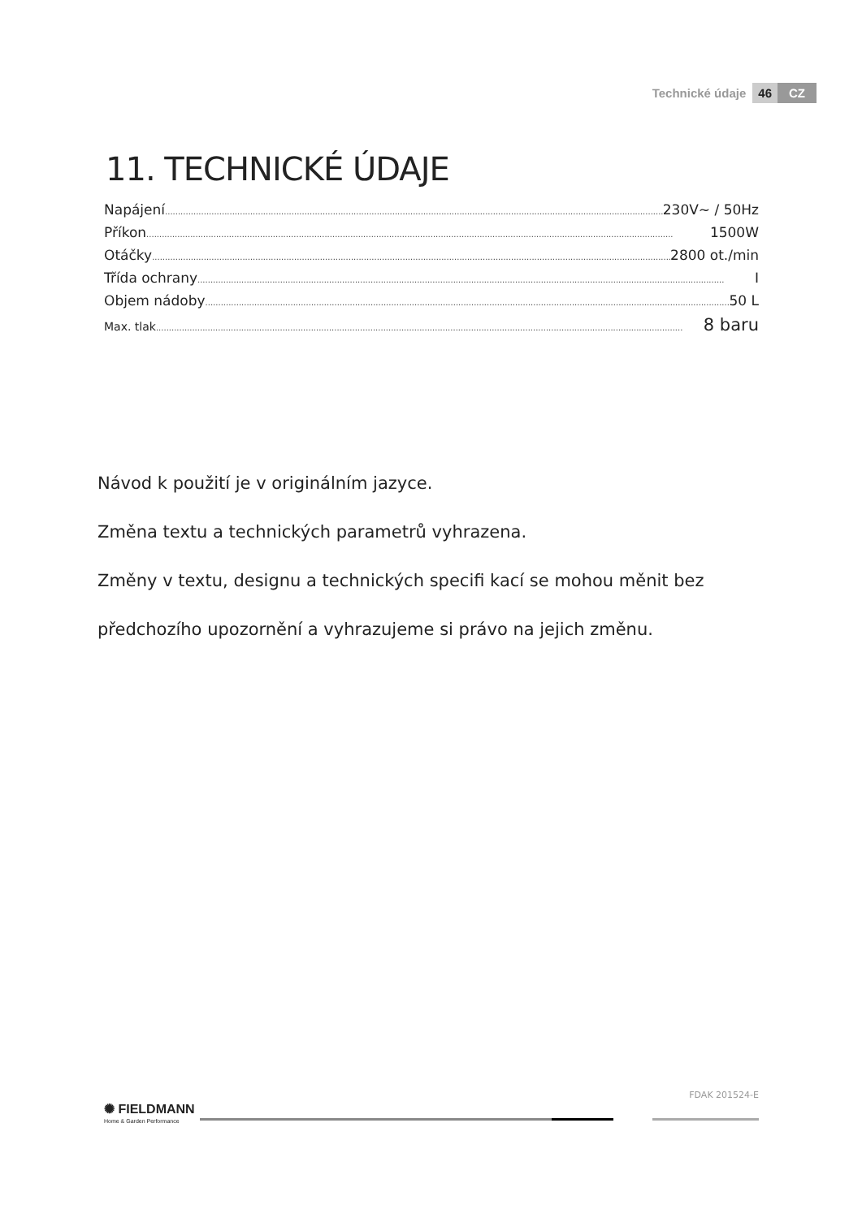Technické údaje 46 CZ
11. TECHNICKÉ ÚDAJE
Napájení ............................................................................................................................................................................................................ 230V~ / 50Hz
Příkon ............................................................................................................................................................................................................ 1500W
Otáčky ............................................................................................................................................................................................................ 2800 ot./min
Třída ochrany ............................................................................................................................................................................................................ I
Objem nádoby ............................................................................................................................................................................................................ 50 L
Max. tlak............................................................................................................................................................................................................ 8 baru
Návod k použití je v originálním jazyce.
Změna textu a technických parametrů vyhrazena.
Změny v textu, designu a technických specifi kací se mohou měnit bez
předchozího upozornění a vyhrazujeme si právo na jejich změnu.
FDAK 201524-E
✺ FIELDMANN
Home & Garden Performance